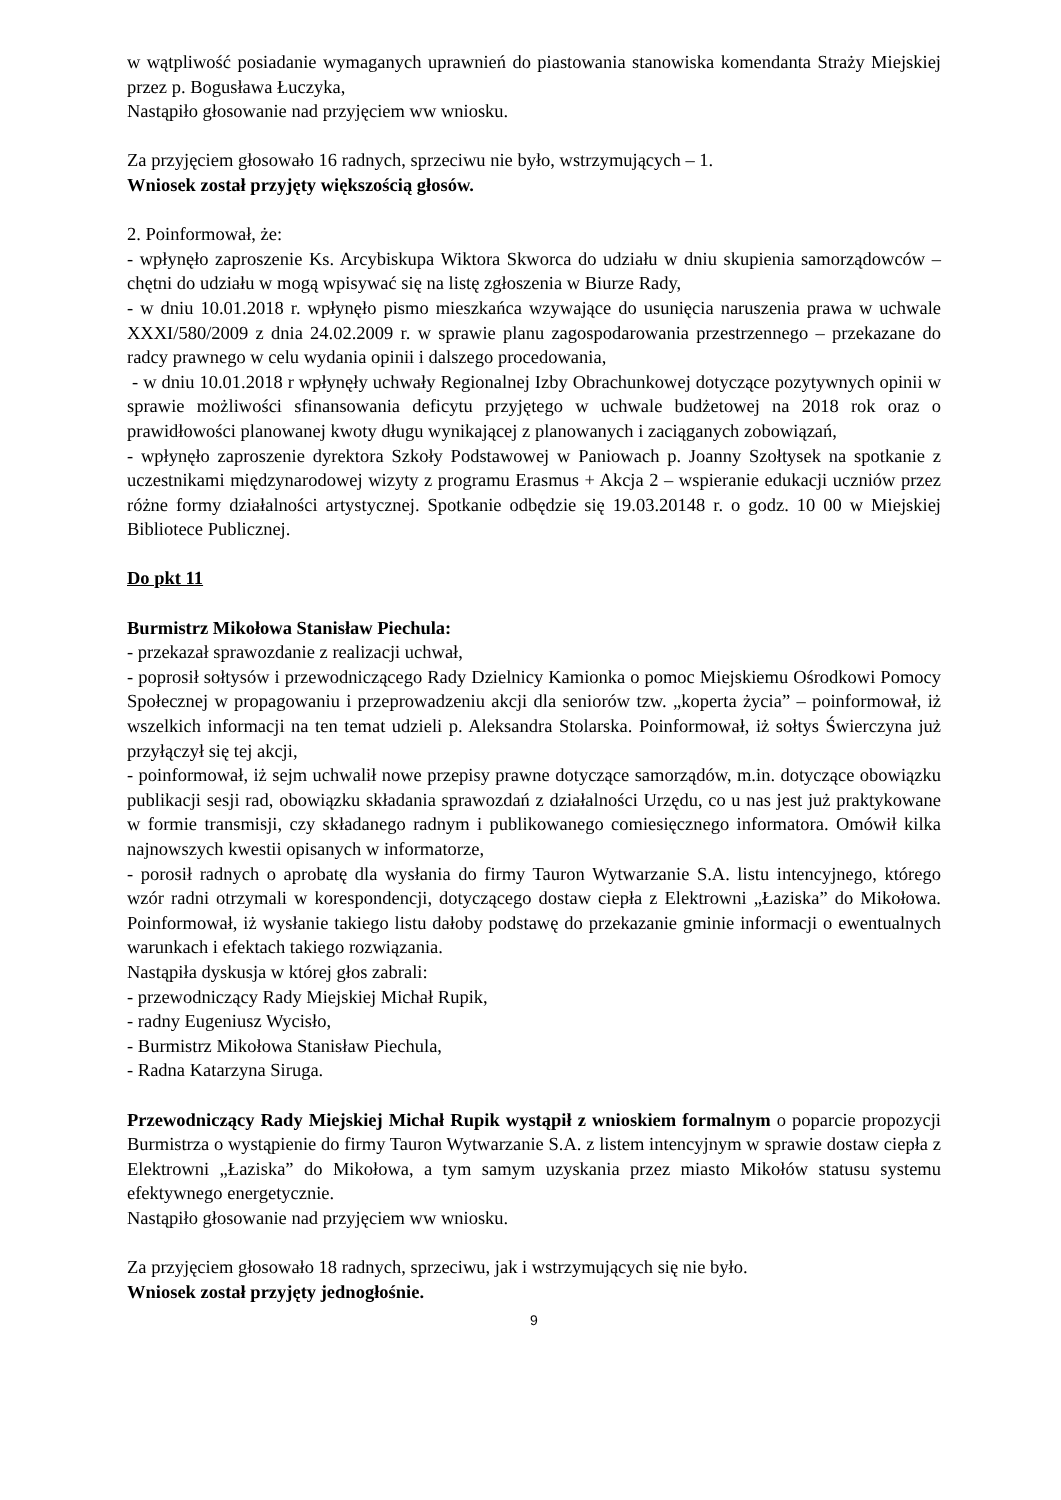w wątpliwość posiadanie wymaganych uprawnień do piastowania stanowiska komendanta Straży Miejskiej przez p. Bogusława Łuczyka,
Nastąpiło głosowanie nad przyjęciem ww wniosku.
Za przyjęciem głosowało 16 radnych, sprzeciwu nie było, wstrzymujących – 1.
Wniosek został przyjęty większością głosów.
2. Poinformował, że:
- wpłynęło zaproszenie Ks. Arcybiskupa Wiktora Skworca do udziału w dniu skupienia samorządowców – chętni do udziału w mogą wpisywać się na listę zgłoszenia w Biurze Rady,
- w dniu 10.01.2018 r. wpłynęło pismo mieszkańca wzywające do usunięcia naruszenia prawa w uchwale XXXI/580/2009 z dnia 24.02.2009 r. w sprawie planu zagospodarowania przestrzennego – przekazane do radcy prawnego w celu wydania opinii i dalszego procedowania,
- w dniu 10.01.2018 r wpłynęły uchwały Regionalnej Izby Obrachunkowej dotyczące pozytywnych opinii w sprawie możliwości sfinansowania deficytu przyjętego w uchwale budżetowej na 2018 rok oraz o prawidłowości planowanej kwoty długu wynikającej z planowanych i zaciąganych zobowiązań,
- wpłynęło zaproszenie dyrektora Szkoły Podstawowej w Paniowach p. Joanny Szołtysek na spotkanie z uczestnikami międzynarodowej wizyty z programu Erasmus + Akcja 2 – wspieranie edukacji uczniów przez różne formy działalności artystycznej. Spotkanie odbędzie się 19.03.20148 r. o godz. 10 00 w Miejskiej Bibliotece Publicznej.
Do pkt 11
Burmistrz Mikołowa Stanisław Piechula:
- przekazał sprawozdanie z realizacji uchwał,
- poprosił sołtysów i przewodniczącego Rady Dzielnicy Kamionka o pomoc Miejskiemu Ośrodkowi Pomocy Społecznej w propagowaniu i przeprowadzeniu akcji dla seniorów tzw. „koperta życia” – poinformował, iż wszelkich informacji na ten temat udzieli p. Aleksandra Stolarska. Poinformował, iż sołtys Świerczyna już przyłączył się tej akcji,
- poinformował, iż sejm uchwalił nowe przepisy prawne dotyczące samorządów, m.in. dotyczące obowiązku publikacji sesji rad, obowiązku składania sprawozdań z działalności Urzędu, co u nas jest już praktykowane w formie transmisji, czy składanego radnym i publikowanego comiesięcznego informatora. Omówił kilka najnowszych kwestii opisanych w informatorze,
- porosił radnych o aprobatę dla wysłania do firmy Tauron Wytwarzanie S.A. listu intencyjnego, którego wzór radni otrzymali w korespondencji, dotyczącego dostaw ciepła z Elektrowni „Łaziska” do Mikołowa. Poinformował, iż wysłanie takiego listu dałoby podstawę do przekazanie gminie informacji o ewentualnych warunkach i efektach takiego rozwiązania.
Nastąpiła dyskusja w której głos zabrali:
- przewodniczący Rady Miejskiej Michał Rupik,
- radny Eugeniusz Wycisło,
- Burmistrz Mikołowa Stanisław Piechula,
- Radna Katarzyna Siruga.
Przewodniczący Rady Miejskiej Michał Rupik wystąpił z wnioskiem formalnym o poparcie propozycji Burmistrza o wystąpienie do firmy Tauron Wytwarzanie S.A. z listem intencyjnym w sprawie dostaw ciepła z Elektrowni „Łaziska” do Mikołowa, a tym samym uzyskania przez miasto Mikołów statusu systemu efektywnego energetycznie.
Nastąpiło głosowanie nad przyjęciem ww wniosku.
Za przyjęciem głosowało 18 radnych, sprzeciwu, jak i wstrzymujących się nie było.
Wniosek został przyjęty jednogłośnie.
9